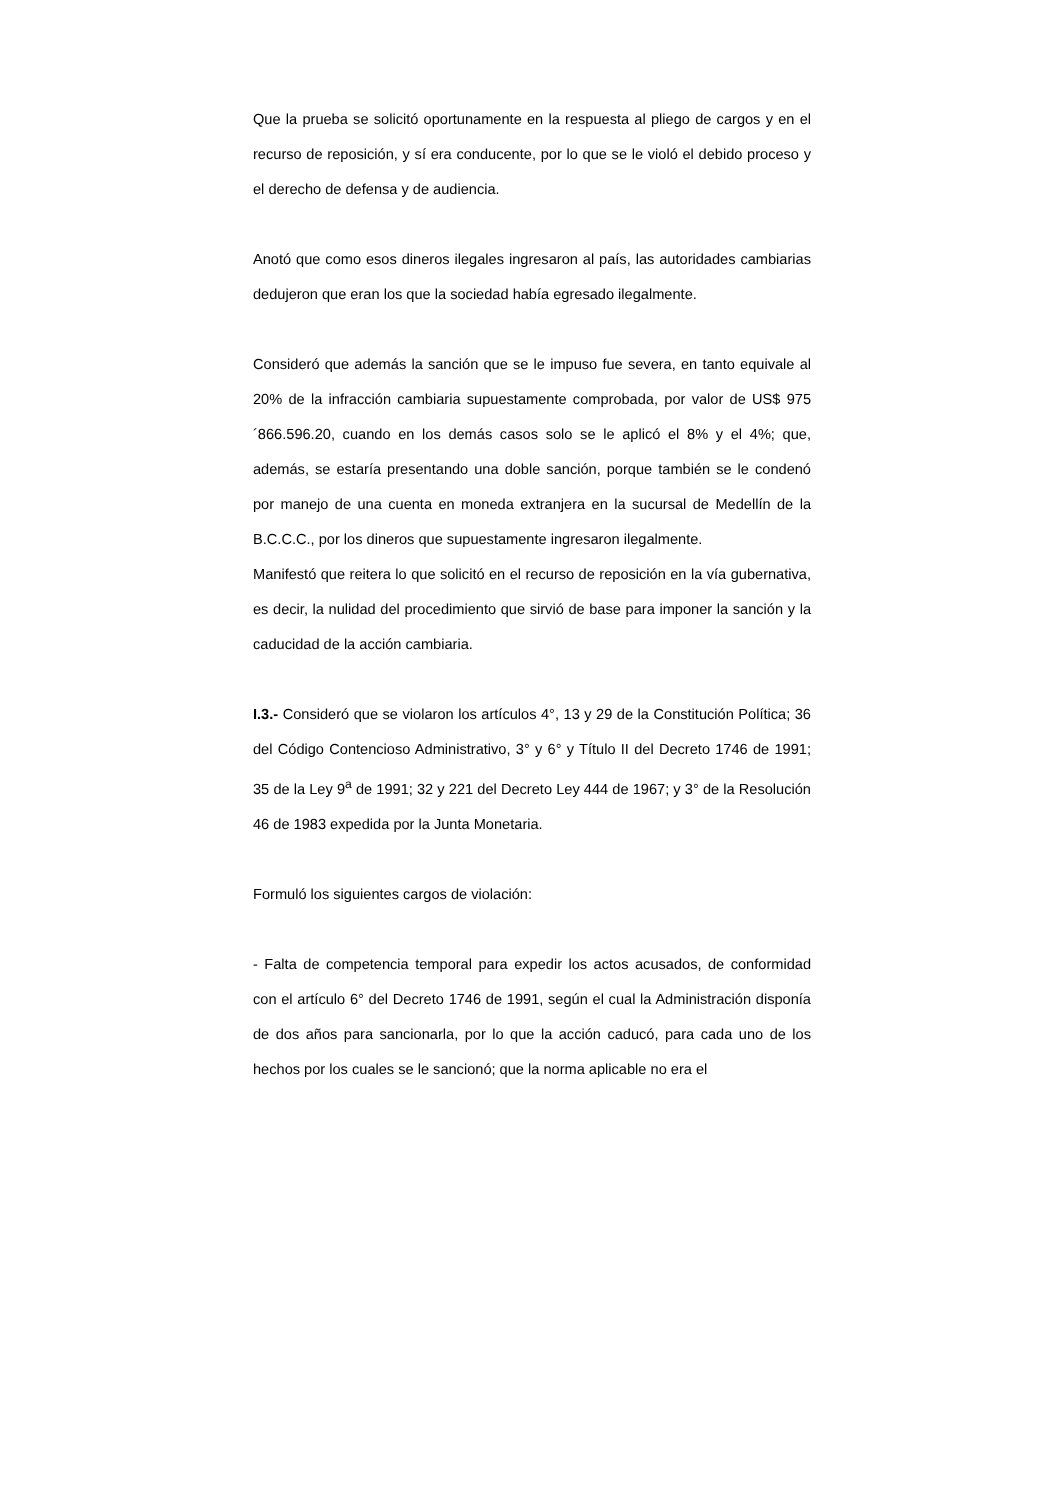Que la prueba se solicitó oportunamente en la respuesta al pliego de cargos y en el recurso de reposición, y sí era conducente, por lo que se le violó el debido proceso y el derecho de defensa y de audiencia.
Anotó que como esos dineros ilegales ingresaron al país, las autoridades cambiarias dedujeron que eran los que la sociedad había egresado ilegalmente.
Consideró que además la sanción que se le impuso fue severa, en tanto equivale al 20% de la infracción cambiaria supuestamente comprobada, por valor de US$ 975´866.596.20, cuando en los demás casos solo se le aplicó el 8% y el 4%; que, además, se estaría presentando una doble sanción, porque también se le condenó por manejo de una cuenta en moneda extranjera en la sucursal de Medellín de la B.C.C.C., por los dineros que supuestamente ingresaron ilegalmente.
Manifestó que reitera lo que solicitó en el recurso de reposición en la vía gubernativa, es decir, la nulidad del procedimiento que sirvió de base para imponer la sanción y la caducidad de la acción cambiaria.
I.3.- Consideró que se violaron los artículos 4°, 13 y 29 de la Constitución Política; 36 del Código Contencioso Administrativo, 3° y 6° y Título II del Decreto 1746 de 1991; 35 de la Ley 9<sup>a</sup> de 1991; 32 y 221 del Decreto Ley 444 de 1967; y 3° de la Resolución 46 de 1983 expedida por la Junta Monetaria.
Formuló los siguientes cargos de violación:
- Falta de competencia temporal para expedir los actos acusados, de conformidad con el artículo 6° del Decreto 1746 de 1991, según el cual la Administración disponía de dos años para sancionarla, por lo que la acción caducó, para cada uno de los hechos por los cuales se le sancionó; que la norma aplicable no era el